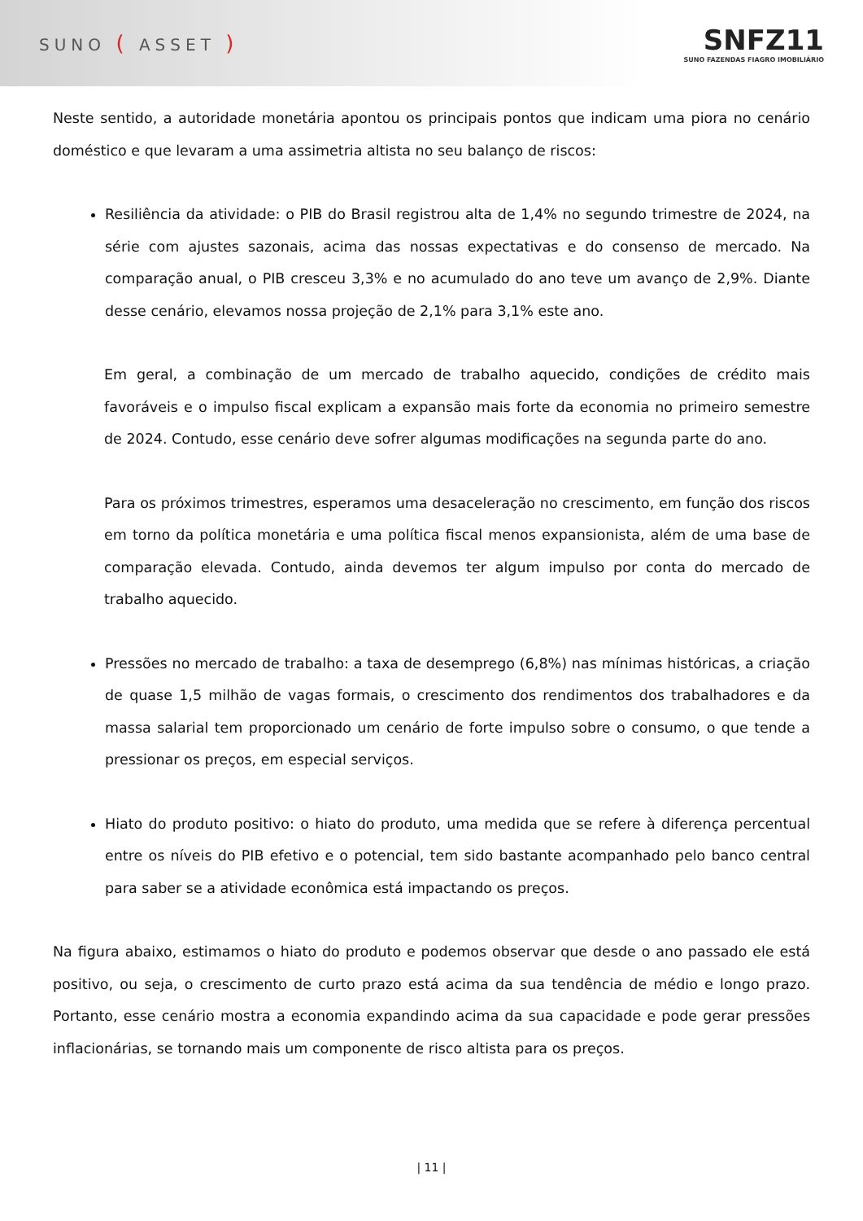SUNO ( ASSET )
SNFZ11
SUNO FAZENDAS FIAGRO IMOBILIÁRIO
Neste sentido, a autoridade monetária apontou os principais pontos que indicam uma piora no cenário doméstico e que levaram a uma assimetria altista no seu balanço de riscos:
Resiliência da atividade: o PIB do Brasil registrou alta de 1,4% no segundo trimestre de 2024, na série com ajustes sazonais, acima das nossas expectativas e do consenso de mercado. Na comparação anual, o PIB cresceu 3,3% e no acumulado do ano teve um avanço de 2,9%. Diante desse cenário, elevamos nossa projeção de 2,1% para 3,1% este ano.
Em geral, a combinação de um mercado de trabalho aquecido, condições de crédito mais favoráveis e o impulso fiscal explicam a expansão mais forte da economia no primeiro semestre de 2024. Contudo, esse cenário deve sofrer algumas modificações na segunda parte do ano.
Para os próximos trimestres, esperamos uma desaceleração no crescimento, em função dos riscos em torno da política monetária e uma política fiscal menos expansionista, além de uma base de comparação elevada. Contudo, ainda devemos ter algum impulso por conta do mercado de trabalho aquecido.
Pressões no mercado de trabalho: a taxa de desemprego (6,8%) nas mínimas históricas, a criação de quase 1,5 milhão de vagas formais, o crescimento dos rendimentos dos trabalhadores e da massa salarial tem proporcionado um cenário de forte impulso sobre o consumo, o que tende a pressionar os preços, em especial serviços.
Hiato do produto positivo: o hiato do produto, uma medida que se refere à diferença percentual entre os níveis do PIB efetivo e o potencial, tem sido bastante acompanhado pelo banco central para saber se a atividade econômica está impactando os preços.
Na figura abaixo, estimamos o hiato do produto e podemos observar que desde o ano passado ele está positivo, ou seja, o crescimento de curto prazo está acima da sua tendência de médio e longo prazo. Portanto, esse cenário mostra a economia expandindo acima da sua capacidade e pode gerar pressões inflacionárias, se tornando mais um componente de risco altista para os preços.
| 11 |